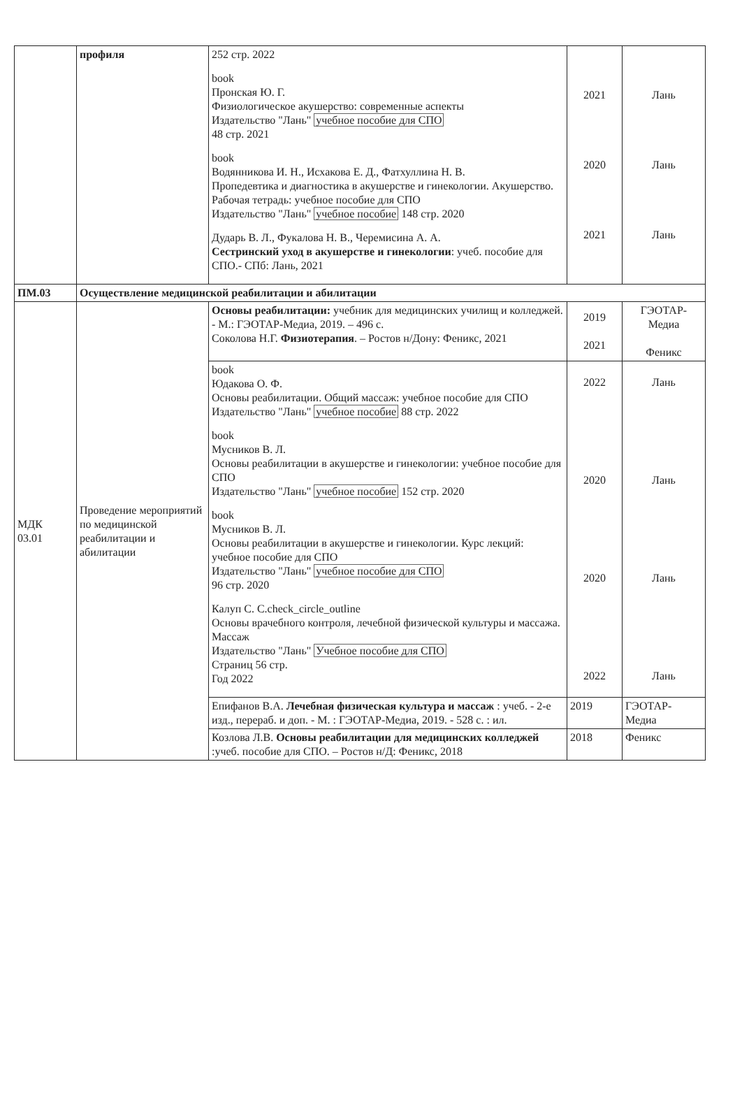| | профиля | 252 стр. 2022 book Пронская Ю. Г. Физиологическое акушерство: современные аспекты Издательство "Лань" учебное пособие для СПО 48 стр. 2021 book Водянникова И. Н., Исхакова Е. Д., Фатхуллина Н. В. Пропедевтика и диагностика в акушерстве и гинекологии. Акушерство. Рабочая тетрадь: учебное пособие для СПО Издательство "Лань" учебное пособие 148 стр. 2020 Дударь В. Л., Фукалова Н. В., Черемисина А. А. Сестринский уход в акушерстве и гинекологии : учеб. пособие для СПО.- СПб: Лань, 2021 | 2021 2020 2021 | Лань Лань Лань |
| ПМ.03 | Осуществление медицинской реабилитации и абилитации | | | |
| МДК 03.01 | Проведение мероприятий по медицинской реабилитации и абилитации | Основы реабилитации: учебник для медицинских училищ и колледжей. - М.: ГЭОТАР-Медиа, 2019. – 496 с. Соколова Н.Г. Физиотерапия . – Ростов н/Дону: Феникс, 2021 | 2019 2021 | ГЭОТАР-Медиа Феникс |
| | | book Юдакова О. Ф. Основы реабилитации. Общий массаж: учебное пособие для СПО Издательство "Лань" учебное пособие 88 стр. 2022 book Мусников В. Л. Основы реабилитации в акушерстве и гинекологии: учебное пособие для СПО Издательство "Лань" учебное пособие 152 стр. 2020 book Мусников В. Л. Основы реабилитации в акушерстве и гинекологии. Курс лекций: учебное пособие для СПО Издательство "Лань" учебное пособие для СПО 96 стр. 2020 Калуп С. С.check_circle_outline Основы врачебного контроля, лечебной физической культуры и массажа. Массаж Издательство "Лань" Учебное пособие для СПО Страниц 56 стр. Год 2022 | 2022 2020 2020 2022 | Лань Лань Лань Лань |
| | | Епифанов В.А. Лечебная физическая культура и массаж : учеб. - 2-е изд., перераб. и доп. - М. : ГЭОТАР-Медиа, 2019. - 528 с. : ил. | 2019 | ГЭОТАР-Медиа |
| | | Козлова Л.В. Основы реабилитации для медицинских колледжей :учеб. пособие для СПО. – Ростов н/Д: Феникс, 2018 | 2018 | Феникс |